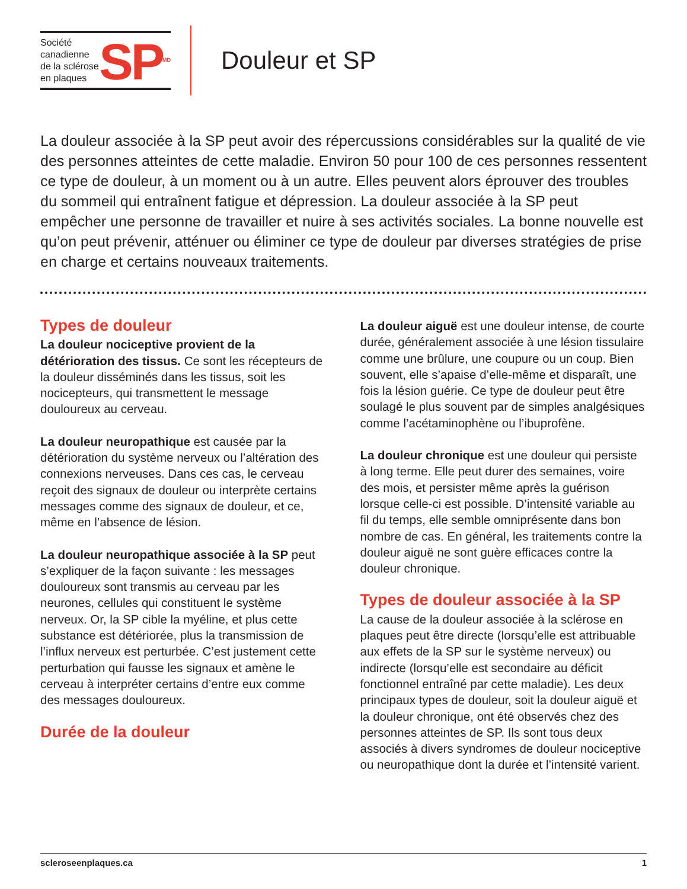Société canadienne de la sclérose en plaques
SP<sup>MD</sup>
Douleur et SP
La douleur associée à la SP peut avoir des répercussions considérables sur la qualité de vie des personnes atteintes de cette maladie. Environ 50 pour 100 de ces personnes ressentent ce type de douleur, à un moment ou à un autre. Elles peuvent alors éprouver des troubles du sommeil qui entraînent fatigue et dépression. La douleur associée à la SP peut empêcher une personne de travailler et nuire à ses activités sociales. La bonne nouvelle est qu’on peut prévenir, atténuer ou éliminer ce type de douleur par diverses stratégies de prise en charge et certains nouveaux traitements.
Types de douleur
La douleur nociceptive provient de la détérioration des tissus. Ce sont les récepteurs de la douleur disséminés dans les tissus, soit les nocicepteurs, qui transmettent le message douloureux au cerveau.
La douleur neuropathique est causée par la détérioration du système nerveux ou l’altération des connexions nerveuses. Dans ces cas, le cerveau reçoit des signaux de douleur ou interprète certains messages comme des signaux de douleur, et ce, même en l’absence de lésion.
La douleur neuropathique associée à la SP peut s’expliquer de la façon suivante : les messages douloureux sont transmis au cerveau par les neurones, cellules qui constituent le système nerveux. Or, la SP cible la myéline, et plus cette substance est détériorée, plus la transmission de l’influx nerveux est perturbée. C’est justement cette perturbation qui fausse les signaux et amène le cerveau à interpréter certains d’entre eux comme des messages douloureux.
Durée de la douleur
La douleur aiguë est une douleur intense, de courte durée, généralement associée à une lésion tissulaire comme une brûlure, une coupure ou un coup. Bien souvent, elle s’apaise d’elle-même et disparaît, une fois la lésion guérie. Ce type de douleur peut être soulagé le plus souvent par de simples analgésiques comme l’acétaminophène ou l’ibuprofène.
La douleur chronique est une douleur qui persiste à long terme. Elle peut durer des semaines, voire des mois, et persister même après la guérison lorsque celle-ci est possible. D’intensité variable au fil du temps, elle semble omniprésente dans bon nombre de cas. En général, les traitements contre la douleur aiguë ne sont guère efficaces contre la douleur chronique.
Types de douleur associée à la SP
La cause de la douleur associée à la sclérose en plaques peut être directe (lorsqu’elle est attribuable aux effets de la SP sur le système nerveux) ou indirecte (lorsqu’elle est secondaire au déficit fonctionnel entraîné par cette maladie). Les deux principaux types de douleur, soit la douleur aiguë et la douleur chronique, ont été observés chez des personnes atteintes de SP. Ils sont tous deux associés à divers syndromes de douleur nociceptive ou neuropathique dont la durée et l’intensité varient.
scleroseenplaques.ca 1